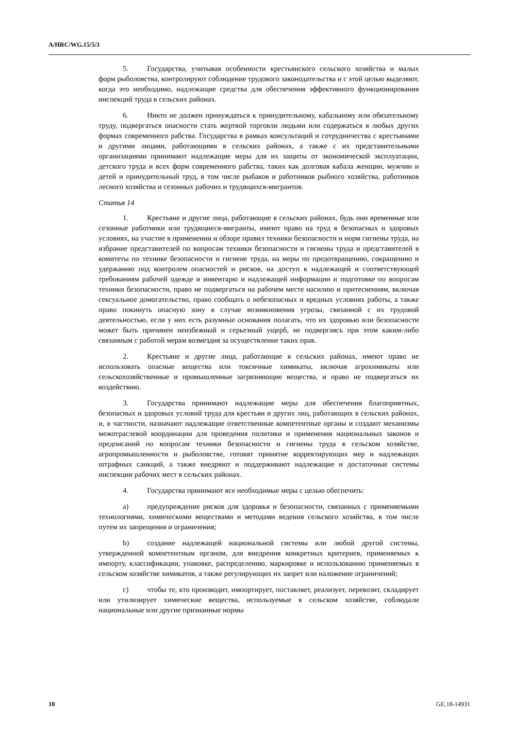A/HRC/WG.15/5/3
5. Государства, учитывая особенности крестьянского сельского хозяйства и малых форм рыболовства, контролируют соблюдение трудового законодательства и с этой целью выделяют, когда это необходимо, надлежащие средства для обеспечения эффективного функционирования инспекций труда в сельских районах.
6. Никто не должен принуждаться к принудительному, кабальному или обязательному труду, подвергаться опасности стать жертвой торговли людьми или содержаться в любых других формах современного рабства. Государства в рамках консультаций и сотрудничества с крестьянами и другими лицами, работающими в сельских районах, а также с их представительными организациями принимают надлежащие меры для их защиты от экономической эксплуатации, детского труда и всех форм современного рабства, таких как долговая кабала женщин, мужчин и детей и принудительный труд, в том числе рыбаков и работников рыбного хозяйства, работников лесного хозяйства и сезонных рабочих и трудящихся-мигрантов.
Статья 14
1. Крестьяне и другие лица, работающие в сельских районах, будь они временные или сезонные работники или трудящиеся-мигранты, имеют право на труд в безопасных и здоровых условиях, на участие в применении и обзоре правил техники безопасности и норм гигиены труда, на избрание представителей по вопросам техники безопасности и гигиены труда и представителей в комитеты по технике безопасности и гигиене труда, на меры по предотвращению, сокращению и удержанию под контролем опасностей и рисков, на доступ к надлежащей и соответствующей требованиям рабочей одежде и инвентарю и надлежащей информации и подготовке по вопросам техники безопасности, право не подвергаться на рабочем месте насилию и притеснениям, включая сексуальное домогательство, право сообщать о небезопасных и вредных условиях работы, а также право покинуть опасную зону в случае возникновения угрозы, связанной с их трудовой деятельностью, если у них есть разумные основания полагать, что их здоровью или безопасности может быть причинен неизбежный и серьезный ущерб, не подвергаясь при этом каким-либо связанным с работой мерам возмездия за осуществление таких прав.
2. Крестьяне и другие лица, работающие в сельских районах, имеют право не использовать опасные вещества или токсичные химикаты, включая агрохимикаты или сельскохозяйственные и промышленные загрязняющие вещества, и право не подвергаться их воздействию.
3. Государства принимают надлежащие меры для обеспечения благоприятных, безопасных и здоровых условий труда для крестьян и других лиц, работающих в сельских районах, и, в частности, назначают надлежащие ответственные компетентные органы и создают механизмы межотраслевой координации для проведения политики и применения национальных законов и предписаний по вопросам техники безопасности и гигиены труда в сельском хозяйстве, агропромышленности и рыболовстве, готовят принятие корректирующих мер и надлежащих штрафных санкций, а также внедряют и поддерживают надлежащие и достаточные системы инспекции рабочих мест в сельских районах.
4. Государства принимают все необходимые меры с целью обеспечить:
a) предупреждение рисков для здоровья и безопасности, связанных с применяемыми технологиями, химическими веществами и методами ведения сельского хозяйства, в том числе путем их запрещения и ограничения;
b) создание надлежащей национальной системы или любой другой системы, утвержденной компетентным органом, для внедрения конкретных критериев, применяемых к импорту, классификации, упаковке, распределению, маркировке и использованию применяемых в сельском хозяйстве химикатов, а также регулирующих их запрет или наложение ограничений;
c) чтобы те, кто производит, импортирует, поставляет, реализует, перевозит, складирует или утилизирует химические вещества, используемые в сельском хозяйстве, соблюдали национальные или другие признанные нормы
10 GE.18-14931